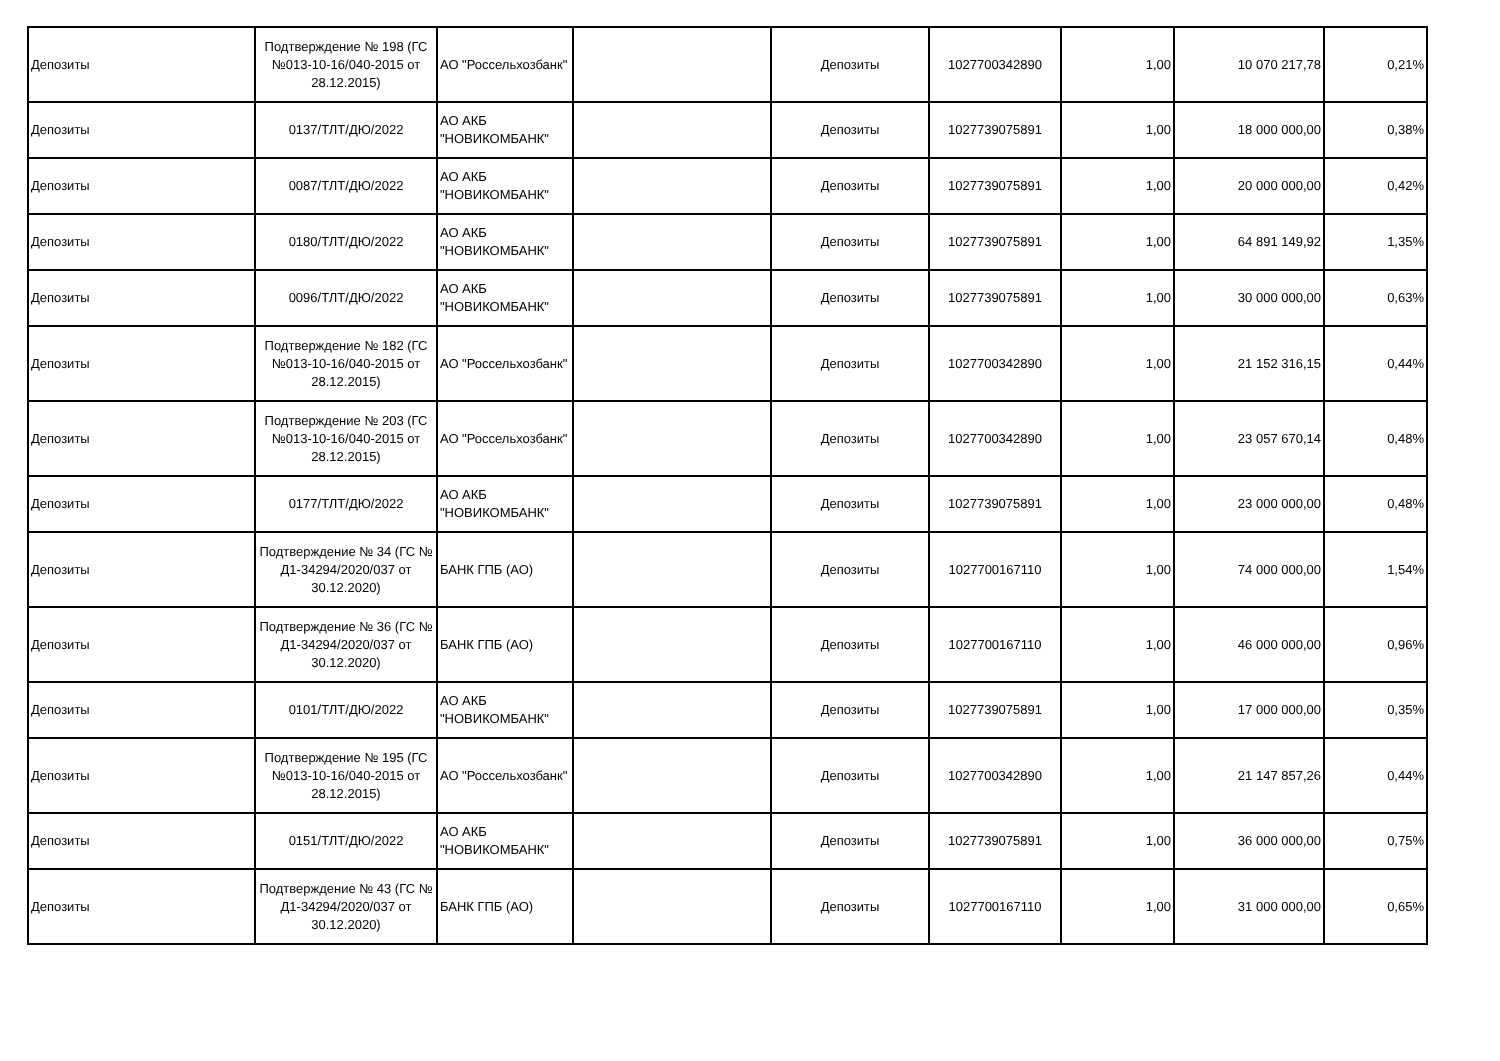| Депозиты | Подтверждение № 198 (ГС №013-10-16/040-2015 от 28.12.2015) | АО "Россельхозбанк" | | Депозиты | 1027700342890 | 1,00 | 10 070 217,78 | 0,21% |
| Депозиты | 0137/ТЛТ/ДЮ/2022 | АО АКБ "НОВИКОМБАНК" | | Депозиты | 1027739075891 | 1,00 | 18 000 000,00 | 0,38% |
| Депозиты | 0087/ТЛТ/ДЮ/2022 | АО АКБ "НОВИКОМБАНК" | | Депозиты | 1027739075891 | 1,00 | 20 000 000,00 | 0,42% |
| Депозиты | 0180/ТЛТ/ДЮ/2022 | АО АКБ "НОВИКОМБАНК" | | Депозиты | 1027739075891 | 1,00 | 64 891 149,92 | 1,35% |
| Депозиты | 0096/ТЛТ/ДЮ/2022 | АО АКБ "НОВИКОМБАНК" | | Депозиты | 1027739075891 | 1,00 | 30 000 000,00 | 0,63% |
| Депозиты | Подтверждение № 182 (ГС №013-10-16/040-2015 от 28.12.2015) | АО "Россельхозбанк" | | Депозиты | 1027700342890 | 1,00 | 21 152 316,15 | 0,44% |
| Депозиты | Подтверждение № 203 (ГС №013-10-16/040-2015 от 28.12.2015) | АО "Россельхозбанк" | | Депозиты | 1027700342890 | 1,00 | 23 057 670,14 | 0,48% |
| Депозиты | 0177/ТЛТ/ДЮ/2022 | АО АКБ "НОВИКОМБАНК" | | Депозиты | 1027739075891 | 1,00 | 23 000 000,00 | 0,48% |
| Депозиты | Подтверждение № 34 (ГС № Д1-34294/2020/037 от 30.12.2020) | БАНК ГПБ (АО) | | Депозиты | 1027700167110 | 1,00 | 74 000 000,00 | 1,54% |
| Депозиты | Подтверждение № 36 (ГС № Д1-34294/2020/037 от 30.12.2020) | БАНК ГПБ (АО) | | Депозиты | 1027700167110 | 1,00 | 46 000 000,00 | 0,96% |
| Депозиты | 0101/ТЛТ/ДЮ/2022 | АО АКБ "НОВИКОМБАНК" | | Депозиты | 1027739075891 | 1,00 | 17 000 000,00 | 0,35% |
| Депозиты | Подтверждение № 195 (ГС №013-10-16/040-2015 от 28.12.2015) | АО "Россельхозбанк" | | Депозиты | 1027700342890 | 1,00 | 21 147 857,26 | 0,44% |
| Депозиты | 0151/ТЛТ/ДЮ/2022 | АО АКБ "НОВИКОМБАНК" | | Депозиты | 1027739075891 | 1,00 | 36 000 000,00 | 0,75% |
| Депозиты | Подтверждение № 43 (ГС № Д1-34294/2020/037 от 30.12.2020) | БАНК ГПБ (АО) | | Депозиты | 1027700167110 | 1,00 | 31 000 000,00 | 0,65% |